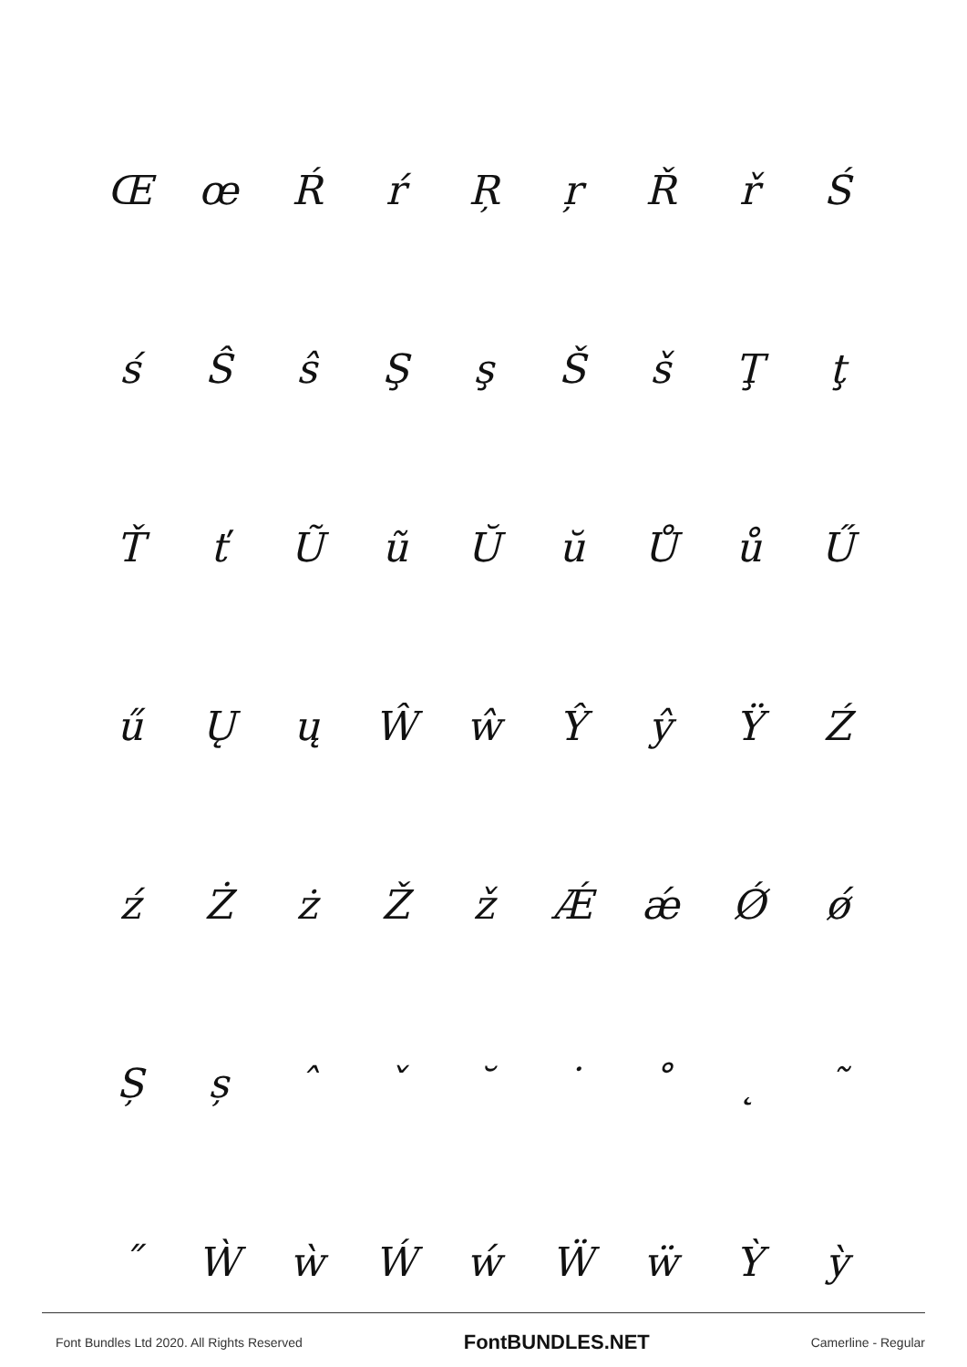ŒœŔŕŖŗŘřŚ
śŜŝŞşŠšŢţ
ŤťŨũŬŭŮůŰ
űŲųŴŵŶŷŸŹ
źŻżŽžǼǽǾǿ
Șșˆˇ ˘ ˙ ˚ ˛ ˜
˝ ẀẁẂẃẄẅỲỳ
Font Bundles Ltd 2020. All Rights Reserved FontBUNDLES.NET Camerline - Regular